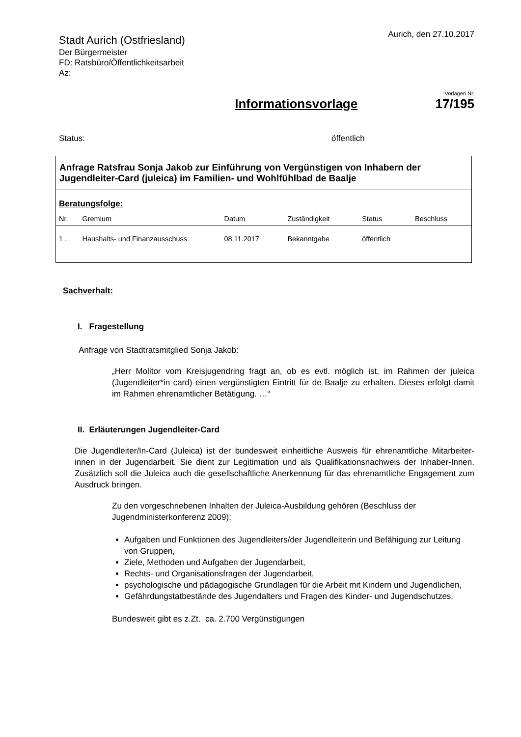Stadt Aurich (Ostfriesland)
Der Bürgermeister
FD: Ratsbüro/Öffentlichkeitsarbeit
Az:
Aurich, den 27.10.2017
Informationsvorlage
Vorlagen Nr.
17/195
Status: öffentlich
| Anfrage Ratsfrau Sonja Jakob zur Einführung von Vergünstigen von Inhabern der Jugendleiter-Card (juleica) im Familien- und Wohlfühlbad de Baalje | | | | | |
| Beratungsfolge: | | | | | |
| Nr. | Gremium | Datum | Zuständigkeit | Status | Beschluss |
| 1 . | Haushalts- und Finanzausschuss | 08.11.2017 | Bekanntgabe | öffentlich | |
Sachverhalt:
I. Fragestellung
Anfrage von Stadtratsmitglied Sonja Jakob:
„Herr Molitor vom Kreisjugendring fragt an, ob es evtl. möglich ist, im Rahmen der juleica (Jugendleiter*in card) einen vergünstigten Eintritt für de Baalje zu erhalten. Dieses erfolgt damit im Rahmen ehrenamtlicher Betätigung. …“
II. Erläuterungen Jugendleiter-Card
Die Jugendleiter/In-Card (Juleica) ist der bundesweit einheitliche Ausweis für ehrenamtliche Mitarbeiter-innen in der Jugendarbeit. Sie dient zur Legitimation und als Qualifikationsnachweis der Inhaber-Innen. Zusätzlich soll die Juleica auch die gesellschaftliche Anerkennung für das ehrenamtliche Engagement zum Ausdruck bringen.
Zu den vorgeschriebenen Inhalten der Juleica-Ausbildung gehören (Beschluss der Jugendministerkonferenz 2009):
Aufgaben und Funktionen des Jugendleiters/der Jugendleiterin und Befähigung zur Leitung von Gruppen,
Ziele, Methoden und Aufgaben der Jugendarbeit,
Rechts- und Organisationsfragen der Jugendarbeit,
psychologische und pädagogische Grundlagen für die Arbeit mit Kindern und Jugendlichen,
Gefährdungstatbestände des Jugendalters und Fragen des Kinder- und Jugendschutzes.
Bundesweit gibt es z.Zt. ca. 2.700 Vergünstigungen